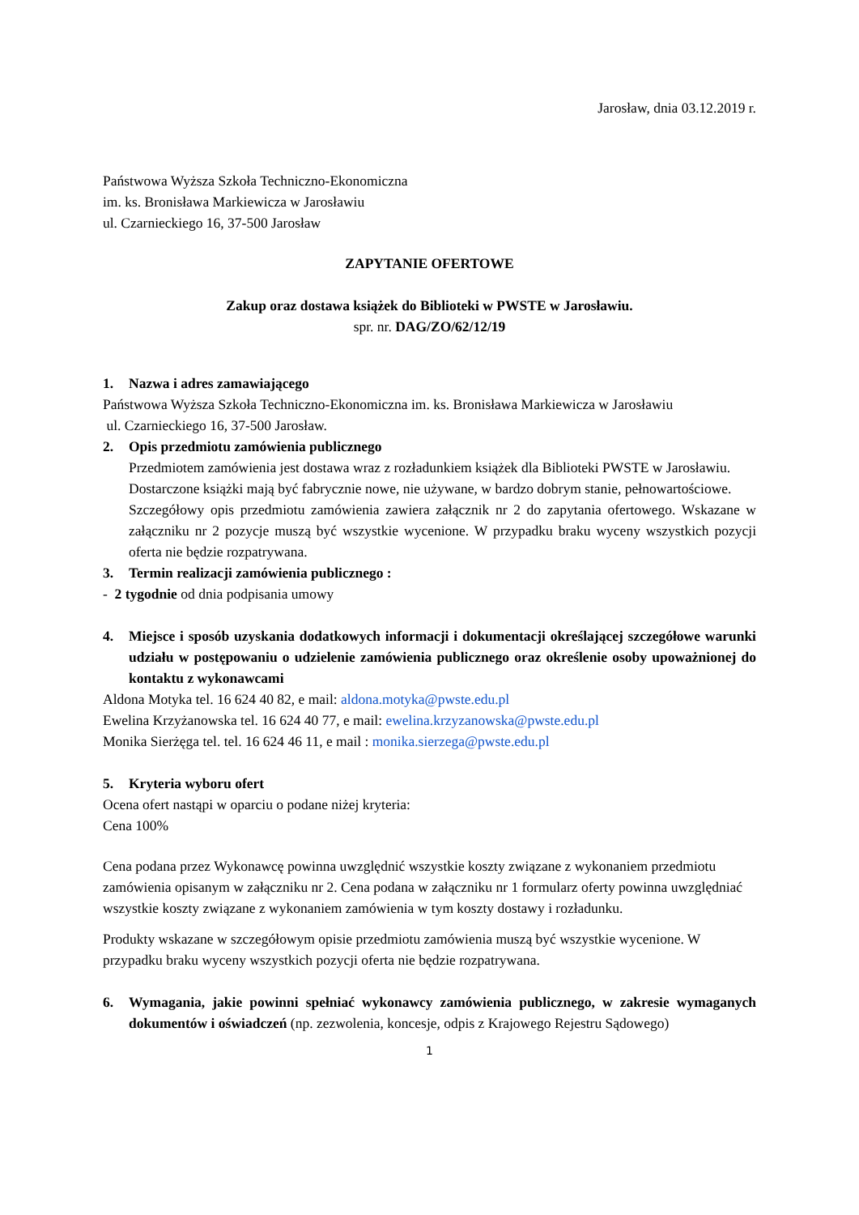Jarosław, dnia 03.12.2019 r.
Państwowa Wyższa Szkoła Techniczno-Ekonomiczna
im. ks. Bronisława Markiewicza w Jarosławiu
ul. Czarnieckiego 16, 37-500 Jarosław
ZAPYTANIE OFERTOWE
Zakup oraz dostawa książek do Biblioteki w PWSTE w Jarosławiu.
spr. nr. DAG/ZO/62/12/19
1. Nazwa i adres zamawiającego
Państwowa Wyższa Szkoła Techniczno-Ekonomiczna im. ks. Bronisława Markiewicza w Jarosławiu
ul. Czarnieckiego 16, 37-500 Jarosław.
2. Opis przedmiotu zamówienia publicznego
Przedmiotem zamówienia jest dostawa wraz z rozładunkiem książek dla Biblioteki PWSTE w Jarosławiu.
Dostarczone książki mają być fabrycznie nowe, nie używane, w bardzo dobrym stanie, pełnowartościowe.
Szczegółowy opis przedmiotu zamówienia zawiera załącznik nr 2 do zapytania ofertowego. Wskazane w załączniku nr 2 pozycje muszą być wszystkie wycenione. W przypadku braku wyceny wszystkich pozycji oferta nie będzie rozpatrywana.
3. Termin realizacji zamówienia publicznego :
- 2 tygodnie od dnia podpisania umowy
4. Miejsce i sposób uzyskania dodatkowych informacji i dokumentacji określającej szczegółowe warunki udziału w postępowaniu o udzielenie zamówienia publicznego oraz określenie osoby upoważnionej do kontaktu z wykonawcami
Aldona Motyka tel. 16 624 40 82, e mail: aldona.motyka@pwste.edu.pl
Ewelina Krzyżanowska tel. 16 624 40 77, e mail: ewelina.krzyzanowska@pwste.edu.pl
Monika Sierżęga tel. tel. 16 624 46 11, e mail : monika.sierzega@pwste.edu.pl
5. Kryteria wyboru ofert
Ocena ofert nastąpi w oparciu o podane niżej kryteria:
Cena 100%
Cena podana przez Wykonawcę powinna uwzględnić wszystkie koszty związane z wykonaniem przedmiotu zamówienia opisanym w załączniku nr 2. Cena podana w załączniku nr 1 formularz oferty powinna uwzględniać wszystkie koszty związane z wykonaniem zamówienia w tym koszty dostawy i rozładunku.
Produkty wskazane w szczegółowym opisie przedmiotu zamówienia muszą być wszystkie wycenione. W przypadku braku wyceny wszystkich pozycji oferta nie będzie rozpatrywana.
6. Wymagania, jakie powinni spełniać wykonawcy zamówienia publicznego, w zakresie wymaganych dokumentów i oświadczeń (np. zezwolenia, koncesje, odpis z Krajowego Rejestru Sądowego)
1